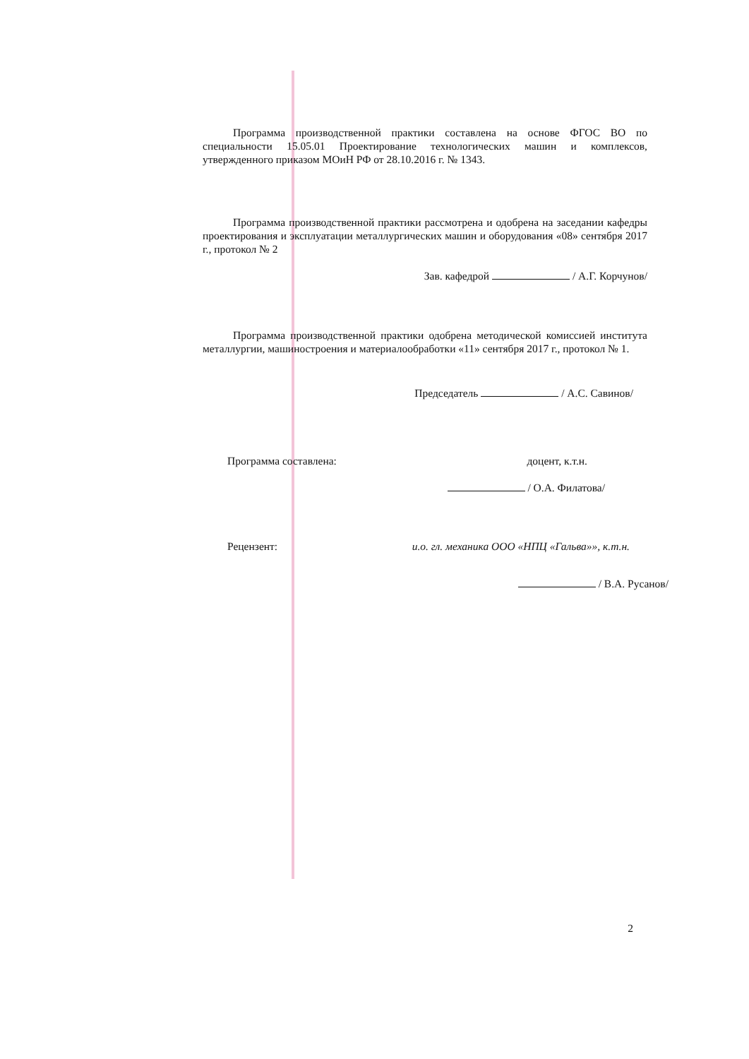Программа производственной практики составлена на основе ФГОС ВО по специальности 15.05.01 Проектирование технологических машин и комплексов, утвержденного приказом МОиН РФ от 28.10.2016 г. № 1343.
Программа производственной практики рассмотрена и одобрена на заседании кафедры проектирования и эксплуатации металлургических машин и оборудования «08» сентября 2017 г., протокол № 2
Зав. кафедрой / А.Г. Корчунов/
Программа производственной практики одобрена методической комиссией института металлургии, машиностроения и материалообработки «11» сентября 2017 г., протокол № 1.
Председатель / А.С. Савинов/
Программа составлена: доцент, к.т.н.
/ О.А. Филатова/
Рецензент: и.о. гл. механика ООО «НПЦ «Гальва»», к.т.н.
/ В.А. Русанов/
2